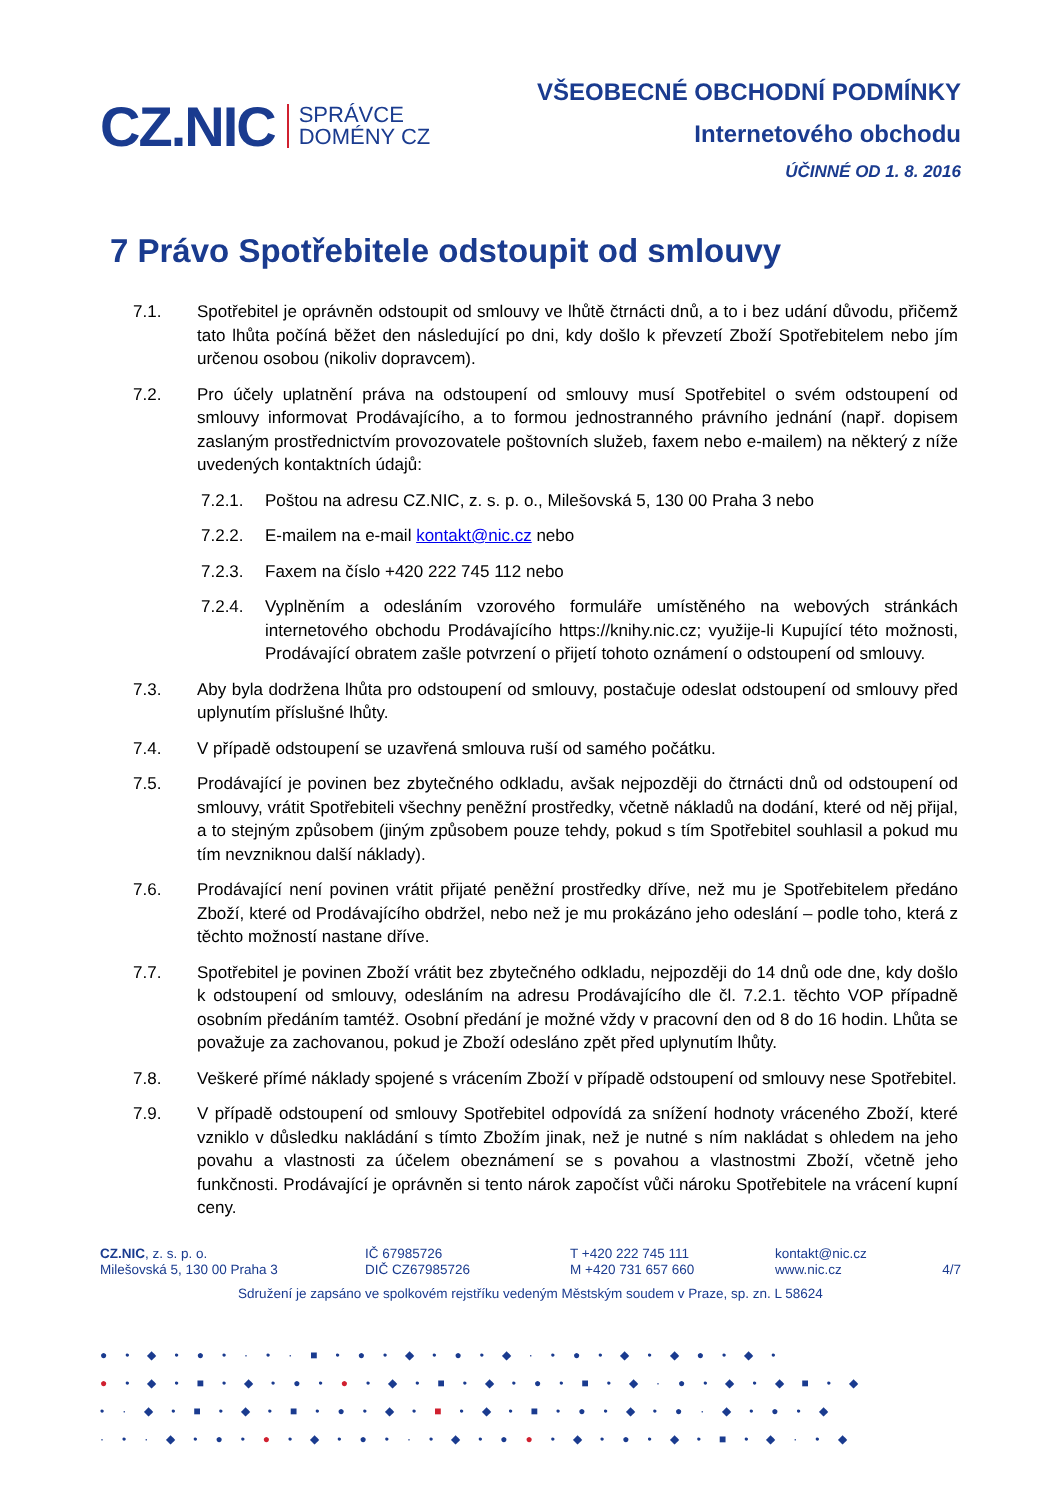CZ.NIC SPRÁVCE
DOMÉNY CZ
VŠEOBECNÉ OBCHODNÍ PODMÍNKY
Internetového obchodu
ÚČINNÉ OD 1. 8. 2016
7 Právo Spotřebitele odstoupit od smlouvy
7.1. Spotřebitel je oprávněn odstoupit od smlouvy ve lhůtě čtrnácti dnů, a to i bez udání důvodu, přičemž tato lhůta počíná běžet den následující po dni, kdy došlo k převzetí Zboží Spotřebitelem nebo jím určenou osobou (nikoliv dopravcem).
7.2. Pro účely uplatnění práva na odstoupení od smlouvy musí Spotřebitel o svém odstoupení od smlouvy informovat Prodávajícího, a to formou jednostranného právního jednání (např. dopisem zaslaným prostřednictvím provozovatele poštovních služeb, faxem nebo e-mailem) na některý z níže uvedených kontaktních údajů:
7.2.1. Poštou na adresu CZ.NIC, z. s. p. o., Milešovská 5, 130 00 Praha 3 nebo
7.2.2. E-mailem na e-mail kontakt@nic.cz nebo
7.2.3. Faxem na číslo +420 222 745 112 nebo
7.2.4. Vyplněním a odesláním vzorového formuláře umístěného na webových stránkách internetového obchodu Prodávajícího https://knihy.nic.cz; využije-li Kupující této možnosti, Prodávající obratem zašle potvrzení o přijetí tohoto oznámení o odstoupení od smlouvy.
7.3. Aby byla dodržena lhůta pro odstoupení od smlouvy, postačuje odeslat odstoupení od smlouvy před uplynutím příslušné lhůty.
7.4. V případě odstoupení se uzavřená smlouva ruší od samého počátku.
7.5. Prodávající je povinen bez zbytečného odkladu, avšak nejpozději do čtrnácti dnů od odstoupení od smlouvy, vrátit Spotřebiteli všechny peněžní prostředky, včetně nákladů na dodání, které od něj přijal, a to stejným způsobem (jiným způsobem pouze tehdy, pokud s tím Spotřebitel souhlasil a pokud mu tím nevzniknou další náklady).
7.6. Prodávající není povinen vrátit přijaté peněžní prostředky dříve, než mu je Spotřebitelem předáno Zboží, které od Prodávajícího obdržel, nebo než je mu prokázáno jeho odeslání – podle toho, která z těchto možností nastane dříve.
7.7. Spotřebitel je povinen Zboží vrátit bez zbytečného odkladu, nejpozději do 14 dnů ode dne, kdy došlo k odstoupení od smlouvy, odesláním na adresu Prodávajícího dle čl. 7.2.1. těchto VOP případně osobním předáním tamtéž. Osobní předání je možné vždy v pracovní den od 8 do 16 hodin. Lhůta se považuje za zachovanou, pokud je Zboží odesláno zpět před uplynutím lhůty.
7.8. Veškeré přímé náklady spojené s vrácením Zboží v případě odstoupení od smlouvy nese Spotřebitel.
7.9. V případě odstoupení od smlouvy Spotřebitel odpovídá za snížení hodnoty vráceného Zboží, které vzniklo v důsledku nakládání s tímto Zbožím jinak, než je nutné s ním nakládat s ohledem na jeho povahu a vlastnosti za účelem obeznámení se s povahou a vlastnostmi Zboží, včetně jeho funkčnosti. Prodávající je oprávněn si tento nárok započíst vůči nároku Spotřebitele na vrácení kupní ceny.
CZ.NIC, z. s. p. o.
Milešovská 5, 130 00 Praha 3
IČ 67985726
DIČ CZ67985726
T +420 222 745 111
M +420 731 657 660
kontakt@nic.cz
www.nic.cz
4/7
Sdružení je zapsáno ve spolkovém rejstříku vedeným Městským soudem v Praze, sp. zn. L 58624
●•◆•●•·•·■•●•◆•●•◆·•●•◆•◆●•◆•
●•◆•■•◆•●•●•◆•■•◆•●•■•◆·●•◆•◆■•◆
•·◆•■•◆•■•●•◆•■•◆•■•●•◆•●·◆•●•◆
·•·◆•●•●•◆•●•·•◆•●●•◆•●•◆•■•◆·•◆